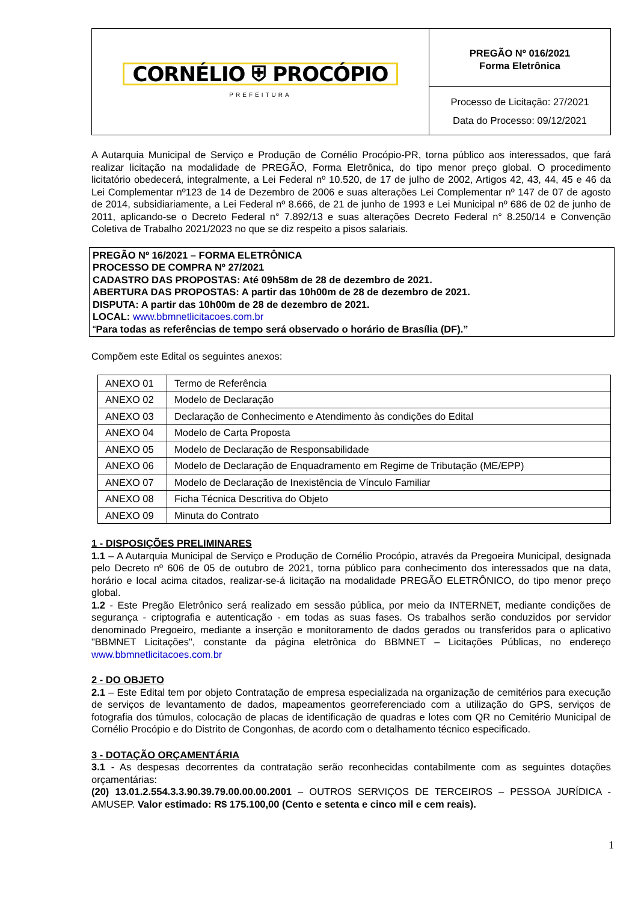CORNÉLIO ⛨ PROCÓPIO
PREFEITURA
PREGÃO Nº 016/2021
Forma Eletrônica
Processo de Licitação: 27/2021
Data do Processo: 09/12/2021
A Autarquia Municipal de Serviço e Produção de Cornélio Procópio-PR, torna público aos interessados, que fará realizar licitação na modalidade de PREGÃO, Forma Eletrônica, do tipo menor preço global. O procedimento licitatório obedecerá, integralmente, a Lei Federal nº 10.520, de 17 de julho de 2002, Artigos 42, 43, 44, 45 e 46 da Lei Complementar nº123 de 14 de Dezembro de 2006 e suas alterações Lei Complementar nº 147 de 07 de agosto de 2014, subsidiariamente, a Lei Federal nº 8.666, de 21 de junho de 1993 e Lei Municipal nº 686 de 02 de junho de 2011, aplicando-se o Decreto Federal n° 7.892/13 e suas alterações Decreto Federal n° 8.250/14 e Convenção Coletiva de Trabalho 2021/2023 no que se diz respeito a pisos salariais.
PREGÃO Nº 16/2021 – FORMA ELETRÔNICA
PROCESSO DE COMPRA Nº 27/2021
CADASTRO DAS PROPOSTAS: Até 09h58m de 28 de dezembro de 2021.
ABERTURA DAS PROPOSTAS: A partir das 10h00m de 28 de dezembro de 2021.
DISPUTA: A partir das 10h00m de 28 de dezembro de 2021.
LOCAL: www.bbmnetlicitacoes.com.br
“Para todas as referências de tempo será observado o horário de Brasília (DF).”
Compõem este Edital os seguintes anexos:
| ANEXO 01 | Termo de Referência |
| ANEXO 02 | Modelo de Declaração |
| ANEXO 03 | Declaração de Conhecimento e Atendimento às condições do Edital |
| ANEXO 04 | Modelo de Carta Proposta |
| ANEXO 05 | Modelo de Declaração de Responsabilidade |
| ANEXO 06 | Modelo de Declaração de Enquadramento em Regime de Tributação (ME/EPP) |
| ANEXO 07 | Modelo de Declaração de Inexistência de Vínculo Familiar |
| ANEXO 08 | Ficha Técnica Descritiva do Objeto |
| ANEXO 09 | Minuta do Contrato |
1 - DISPOSIÇÕES PRELIMINARES
1.1 – A Autarquia Municipal de Serviço e Produção de Cornélio Procópio, através da Pregoeira Municipal, designada pelo Decreto nº 606 de 05 de outubro de 2021, torna público para conhecimento dos interessados que na data, horário e local acima citados, realizar-se-á licitação na modalidade PREGÃO ELETRÔNICO, do tipo menor preço global.
1.2 - Este Pregão Eletrônico será realizado em sessão pública, por meio da INTERNET, mediante condições de segurança - criptografia e autenticação - em todas as suas fases. Os trabalhos serão conduzidos por servidor denominado Pregoeiro, mediante a inserção e monitoramento de dados gerados ou transferidos para o aplicativo "BBMNET Licitações", constante da página eletrônica do BBMNET – Licitações Públicas, no endereço www.bbmnetlicitacoes.com.br
2 - DO OBJETO
2.1 – Este Edital tem por objeto Contratação de empresa especializada na organização de cemitérios para execução de serviços de levantamento de dados, mapeamentos georreferenciado com a utilização do GPS, serviços de fotografia dos túmulos, colocação de placas de identificação de quadras e lotes com QR no Cemitério Municipal de Cornélio Procópio e do Distrito de Congonhas, de acordo com o detalhamento técnico especificado.
3 - DOTAÇÃO ORÇAMENTÁRIA
3.1 - As despesas decorrentes da contratação serão reconhecidas contabilmente com as seguintes dotações orçamentárias:
(20) 13.01.2.554.3.3.90.39.79.00.00.00.2001 – OUTROS SERVIÇOS DE TERCEIROS – PESSOA JURÍDICA - AMUSEP. Valor estimado: R$ 175.100,00 (Cento e setenta e cinco mil e cem reais).
1